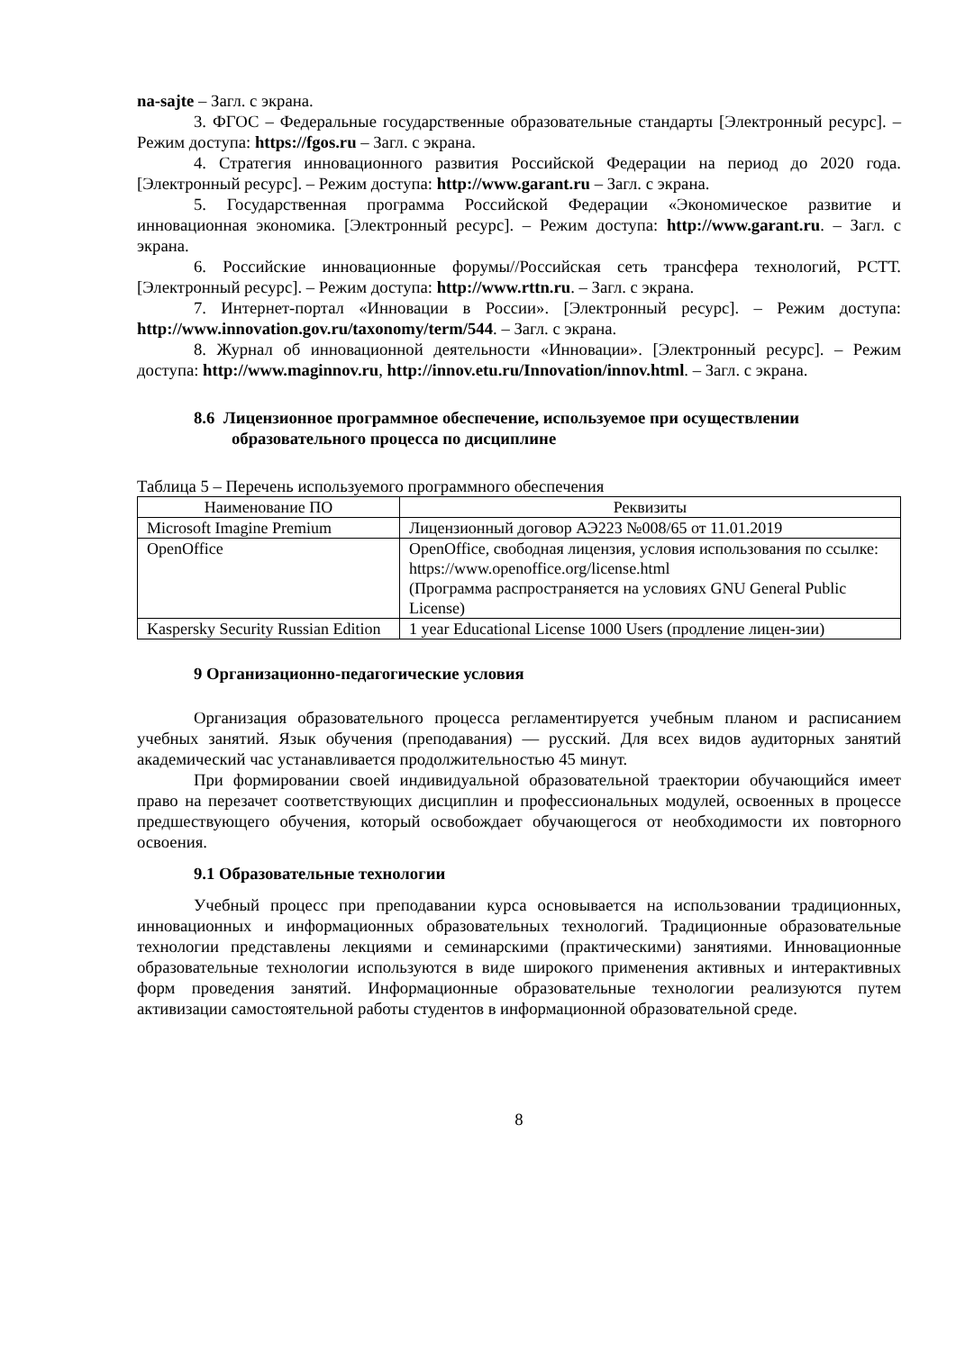na-sajte – Загл. с экрана.
3. ФГОС – Федеральные государственные образовательные стандарты [Электронный ресурс]. – Режим доступа: https://fgos.ru – Загл. с экрана.
4. Стратегия инновационного развития Российской Федерации на период до 2020 года. [Электронный ресурс]. – Режим доступа: http://www.garant.ru – Загл. с экрана.
5. Государственная программа Российской Федерации «Экономическое развитие и инновационная экономика. [Электронный ресурс]. – Режим доступа: http://www.garant.ru. – Загл. с экрана.
6. Российские инновационные форумы//Российская сеть трансфера технологий, РСТТ. [Электронный ресурс]. – Режим доступа: http://www.rttn.ru. – Загл. с экрана.
7. Интернет-портал «Инновации в России». [Электронный ресурс]. – Режим доступа: http://www.innovation.gov.ru/taxonomy/term/544. – Загл. с экрана.
8. Журнал об инновационной деятельности «Инновации». [Электронный ресурс]. – Режим доступа: http://www.maginnov.ru, http://innov.etu.ru/Innovation/innov.html. – Загл. с экрана.
8.6 Лицензионное программное обеспечение, используемое при осуществлении образовательного процесса по дисциплине
Таблица 5 – Перечень используемого программного обеспечения
| Наименование ПО | Реквизиты |
| --- | --- |
| Microsoft Imagine Premium | Лицензионный договор АЭ223 №008/65 от 11.01.2019 |
| OpenOffice | OpenOffice, свободная лицензия, условия использования по ссылке: https://www.openoffice.org/license.html (Программа распространяется на условиях GNU General Public License) |
| Kaspersky Security Russian Edition | 1 year Educational License 1000 Users (продление лицен-зии) |
9 Организационно-педагогические условия
Организация образовательного процесса регламентируется учебным планом и расписанием учебных занятий. Язык обучения (преподавания) — русский. Для всех видов аудиторных занятий академический час устанавливается продолжительностью 45 минут.
При формировании своей индивидуальной образовательной траектории обучающийся имеет право на перезачет соответствующих дисциплин и профессиональных модулей, освоенных в процессе предшествующего обучения, который освобождает обучающегося от необходимости их повторного освоения.
9.1 Образовательные технологии
Учебный процесс при преподавании курса основывается на использовании традиционных, инновационных и информационных образовательных технологий. Традиционные образовательные технологии представлены лекциями и семинарскими (практическими) занятиями. Инновационные образовательные технологии используются в виде широкого применения активных и интерактивных форм проведения занятий. Информационные образовательные технологии реализуются путем активизации самостоятельной работы студентов в информационной образовательной среде.
8